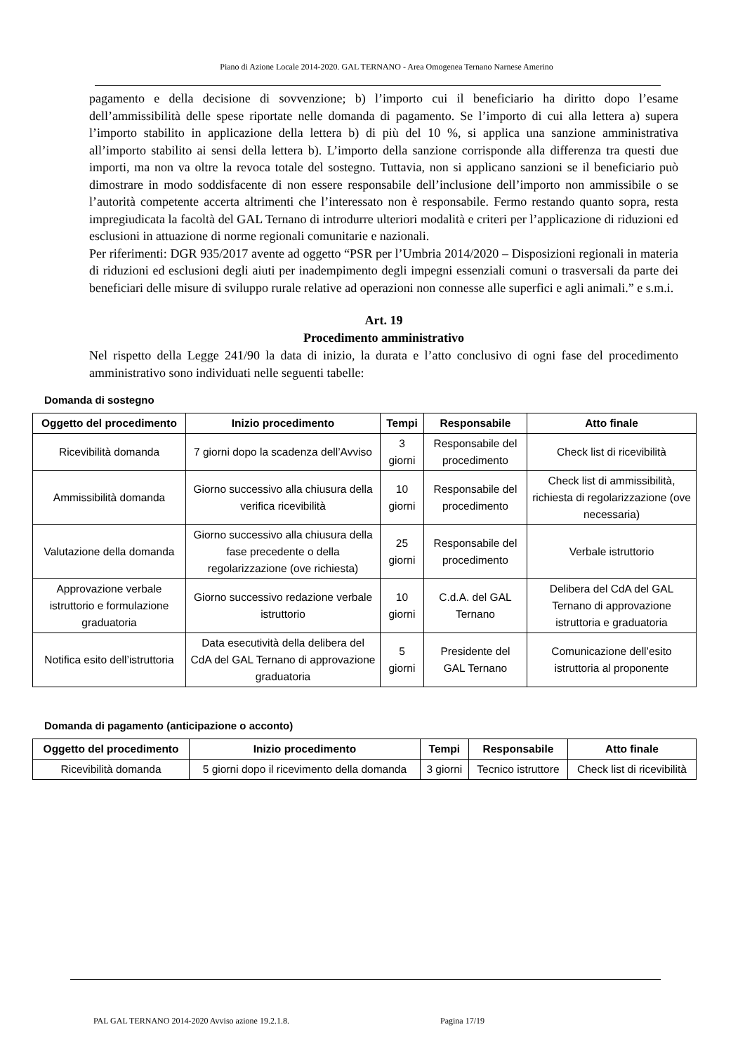Piano di Azione Locale 2014-2020. GAL TERNANO - Area Omogenea Ternano Narnese Amerino
pagamento e della decisione di sovvenzione; b) l’importo cui il beneficiario ha diritto dopo l’esame dell’ammissibilità delle spese riportate nelle domanda di pagamento. Se l’importo di cui alla lettera a) supera l’importo stabilito in applicazione della lettera b) di più del 10 %, si applica una sanzione amministrativa all’importo stabilito ai sensi della lettera b). L’importo della sanzione corrisponde alla differenza tra questi due importi, ma non va oltre la revoca totale del sostegno. Tuttavia, non si applicano sanzioni se il beneficiario può dimostrare in modo soddisfacente di non essere responsabile dell’inclusione dell’importo non ammissibile o se l’autorità competente accerta altrimenti che l’interessato non è responsabile. Fermo restando quanto sopra, resta impregiudicata la facoltà del GAL Ternano di introdurre ulteriori modalità e criteri per l’applicazione di riduzioni ed esclusioni in attuazione di norme regionali comunitarie e nazionali.
Per riferimenti: DGR 935/2017 avente ad oggetto “PSR per l’Umbria 2014/2020 – Disposizioni regionali in materia di riduzioni ed esclusioni degli aiuti per inadempimento degli impegni essenziali comuni o trasversali da parte dei beneficiari delle misure di sviluppo rurale relative ad operazioni non connesse alle superfici e agli animali.” e s.m.i.
Art. 19
Procedimento amministrativo
Nel rispetto della Legge 241/90 la data di inizio, la durata e l’atto conclusivo di ogni fase del procedimento amministrativo sono individuati nelle seguenti tabelle:
Domanda di sostegno
| Oggetto del procedimento | Inizio procedimento | Tempi | Responsabile | Atto finale |
| --- | --- | --- | --- | --- |
| Ricevibilità domanda | 7 giorni dopo la scadenza dell’Avviso | 3 giorni | Responsabile del procedimento | Check list di ricevibilità |
| Ammissibilità domanda | Giorno successivo alla chiusura della verifica ricevibilità | 10 giorni | Responsabile del procedimento | Check list di ammissibilità, richiesta di regolarizzazione (ove necessaria) |
| Valutazione della domanda | Giorno successivo alla chiusura della fase precedente o della regolarizzazione (ove richiesta) | 25 giorni | Responsabile del procedimento | Verbale istruttorio |
| Approvazione verbale istruttorio e formulazione graduatoria | Giorno successivo redazione verbale istruttorio | 10 giorni | C.d.A. del GAL Ternano | Delibera del CdA del GAL Ternano di approvazione istruttoria e graduatoria |
| Notifica esito dell’istruttoria | Data esecutività della delibera del CdA del GAL Ternano di approvazione graduatoria | 5 giorni | Presidente del GAL Ternano | Comunicazione dell’esito istruttoria al proponente |
Domanda di pagamento (anticipazione o acconto)
| Oggetto del procedimento | Inizio procedimento | Tempi | Responsabile | Atto finale |
| --- | --- | --- | --- | --- |
| Ricevibilità domanda | 5 giorni dopo il ricevimento della domanda | 3 giorni | Tecnico istruttore | Check list di ricevibilità |
PAL GAL TERNANO 2014-2020 Avviso azione 19.2.1.8.
Pagina 17/19